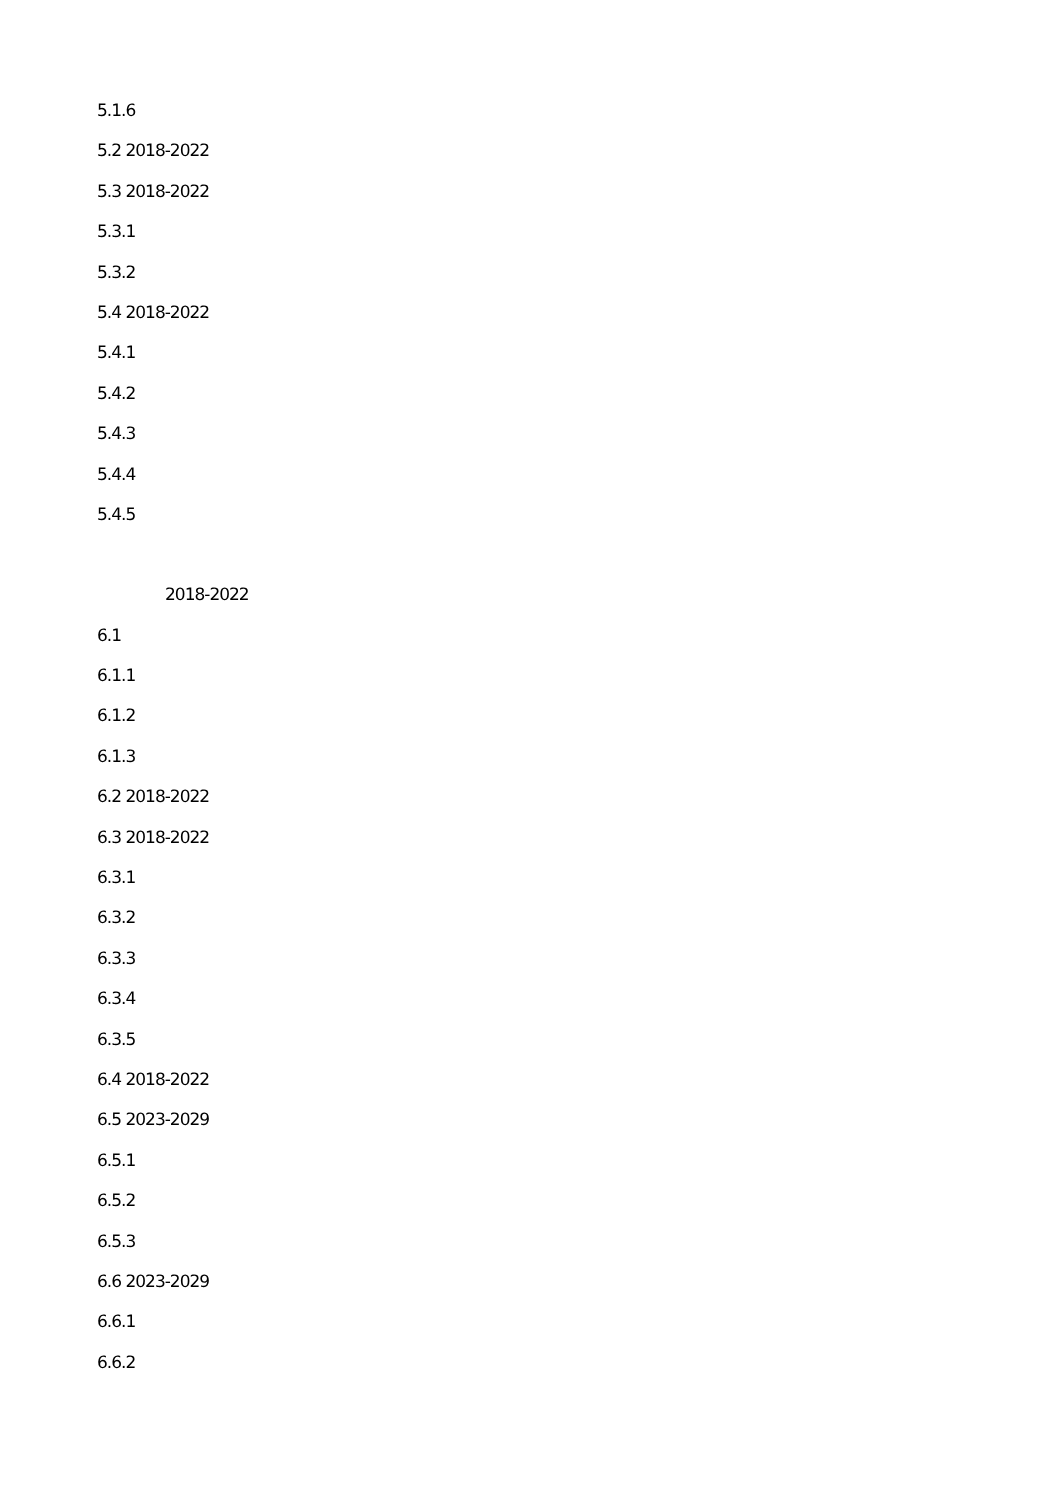5.1.6
5.2 2018-2022
5.3 2018-2022
5.3.1
5.3.2
5.4 2018-2022
5.4.1
5.4.2
5.4.3
5.4.4
5.4.5
2018-2022
6.1
6.1.1
6.1.2
6.1.3
6.2 2018-2022
6.3 2018-2022
6.3.1
6.3.2
6.3.3
6.3.4
6.3.5
6.4 2018-2022
6.5 2023-2029
6.5.1
6.5.2
6.5.3
6.6 2023-2029
6.6.1
6.6.2